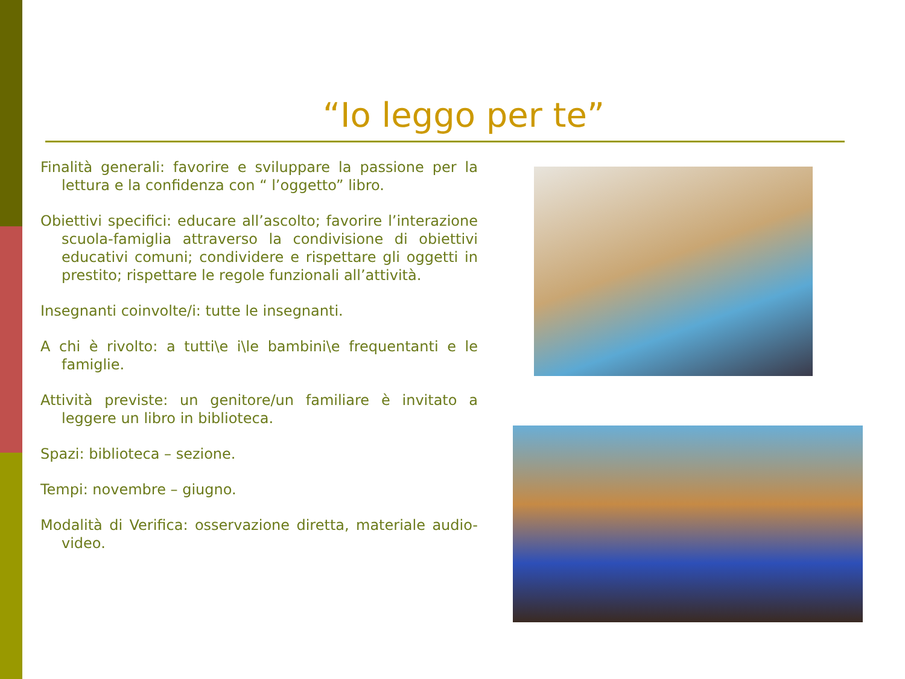“Io leggo per te”
Finalità generali: favorire e sviluppare la passione per la lettura e la confidenza con “ l’oggetto” libro.
Obiettivi specifici: educare all’ascolto; favorire l’interazione scuola-famiglia attraverso la condivisione di obiettivi educativi comuni; condividere e rispettare gli oggetti in prestito; rispettare le regole funzionali all’attività.
Insegnanti coinvolte/i: tutte le insegnanti.
A chi è rivolto: a tutti\e i\le bambini\e frequentanti e le famiglie.
Attività previste: un genitore/un familiare è invitato a leggere un libro in biblioteca.
Spazi: biblioteca – sezione.
Tempi: novembre – giugno.
Modalità di Verifica: osservazione diretta, materiale audio-video.